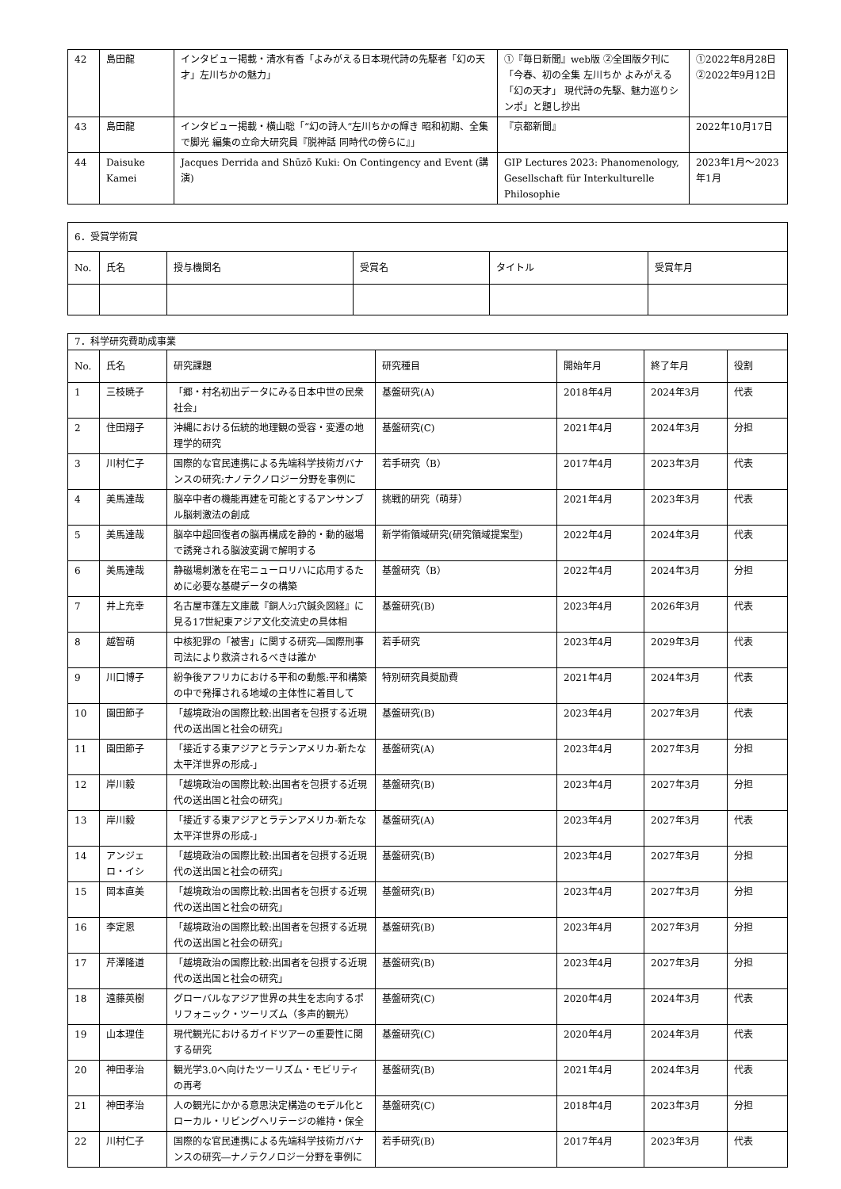| 42 | 島田龍 | インタビュー掲載・清水有香「よみがえる日本現代詩の先駆者「幻の天才」左川ちかの魅力」 | ①『毎日新聞』web版 ②全国版夕刊に「今春、初の全集 左川ちか よみがえる「幻の天才」 現代詩の先駆、魅力巡りシンポ」と題し抄出 | ①2022年8月28日 ②2022年9月12日 |
| 43 | 島田龍 | インタビュー掲載・横山聡「“幻の詩人”左川ちかの輝き 昭和初期、全集で脚光 編集の立命大研究員『脱神話 同時代の傍らに』」 | 『京都新聞』 | 2022年10月17日 |
| 44 | Daisuke Kamei | Jacques Derrida and Shūzō Kuki: On Contingency and Event (講演) | GIP Lectures 2023: Phanomenology, Gesellschaft für Interkulturelle Philosophie | 2023年1月～2023年1月 |
| 6．受賞学術賞 | | | | | |
| No. | 氏名 | 授与機関名 | 受賞名 | タイトル | 受賞年月 |
| 7．科学研究費助成事業 | | | | | | |
| No. | 氏名 | 研究課題 | 研究種目 | 開始年月 | 終了年月 | 役割 |
| 1 | 三枝暁子 | 「郷・村名初出データにみる日本中世の民衆社会」 | 基盤研究(A) | 2018年4月 | 2024年3月 | 代表 |
| 2 | 住田翔子 | 沖縄における伝統的地理観の受容・変遷の地理学的研究 | 基盤研究(C) | 2021年4月 | 2024年3月 | 分担 |
| 3 | 川村仁子 | 国際的な官民連携による先端科学技術ガバナンスの研究:ナノテクノロジー分野を事例に | 若手研究（B） | 2017年4月 | 2023年3月 | 代表 |
| 4 | 美馬達哉 | 脳卒中者の機能再建を可能とするアンサンブル脳刺激法の創成 | 挑戦的研究（萌芽） | 2021年4月 | 2023年3月 | 代表 |
| 5 | 美馬達哉 | 脳卒中超回復者の脳再構成を静的・動的磁場で誘発される脳波変調で解明する | 新学術領域研究(研究領域提案型) | 2022年4月 | 2024年3月 | 代表 |
| 6 | 美馬達哉 | 静磁場刺激を在宅ニューロリハに応用するために必要な基礎データの構築 | 基盤研究（B） | 2022年4月 | 2024年3月 | 分担 |
| 7 | 井上充幸 | 名古屋市蓬左文庫蔵『銅人ｼｭ穴鍼灸図経』に見る17世紀東アジア文化交流史の具体相 | 基盤研究(B) | 2023年4月 | 2026年3月 | 代表 |
| 8 | 越智萌 | 中核犯罪の「被害」に関する研究―国際刑事司法により救済されるべきは誰か | 若手研究 | 2023年4月 | 2029年3月 | 代表 |
| 9 | 川口博子 | 紛争後アフリカにおける平和の動態:平和構築の中で発揮される地域の主体性に着目して | 特別研究員奨励費 | 2021年4月 | 2024年3月 | 代表 |
| 10 | 園田節子 | 「越境政治の国際比較:出国者を包摂する近現代の送出国と社会の研究」 | 基盤研究(B) | 2023年4月 | 2027年3月 | 代表 |
| 11 | 園田節子 | 「接近する東アジアとラテンアメリカ-新たな太平洋世界の形成-」 | 基盤研究(A) | 2023年4月 | 2027年3月 | 分担 |
| 12 | 岸川毅 | 「越境政治の国際比較:出国者を包摂する近現代の送出国と社会の研究」 | 基盤研究(B) | 2023年4月 | 2027年3月 | 分担 |
| 13 | 岸川毅 | 「接近する東アジアとラテンアメリカ-新たな太平洋世界の形成-」 | 基盤研究(A) | 2023年4月 | 2027年3月 | 代表 |
| 14 | アンジェロ・イシ | 「越境政治の国際比較:出国者を包摂する近現代の送出国と社会の研究」 | 基盤研究(B) | 2023年4月 | 2027年3月 | 分担 |
| 15 | 岡本直美 | 「越境政治の国際比較:出国者を包摂する近現代の送出国と社会の研究」 | 基盤研究(B) | 2023年4月 | 2027年3月 | 分担 |
| 16 | 李定恩 | 「越境政治の国際比較:出国者を包摂する近現代の送出国と社会の研究」 | 基盤研究(B) | 2023年4月 | 2027年3月 | 分担 |
| 17 | 芹澤隆道 | 「越境政治の国際比較:出国者を包摂する近現代の送出国と社会の研究」 | 基盤研究(B) | 2023年4月 | 2027年3月 | 分担 |
| 18 | 遠藤英樹 | グローバルなアジア世界の共生を志向するポリフォニック・ツーリズム（多声的観光） | 基盤研究(C) | 2020年4月 | 2024年3月 | 代表 |
| 19 | 山本理佳 | 現代観光におけるガイドツアーの重要性に関する研究 | 基盤研究(C) | 2020年4月 | 2024年3月 | 代表 |
| 20 | 神田孝治 | 観光学3.0へ向けたツーリズム・モビリティの再考 | 基盤研究(B) | 2021年4月 | 2024年3月 | 代表 |
| 21 | 神田孝治 | 人の観光にかかる意思決定構造のモデル化とローカル・リビングヘリテージの維持・保全 | 基盤研究(C) | 2018年4月 | 2023年3月 | 分担 |
| 22 | 川村仁子 | 国際的な官民連携による先端科学技術ガバナンスの研究―ナノテクノロジー分野を事例に | 若手研究(B) | 2017年4月 | 2023年3月 | 代表 |